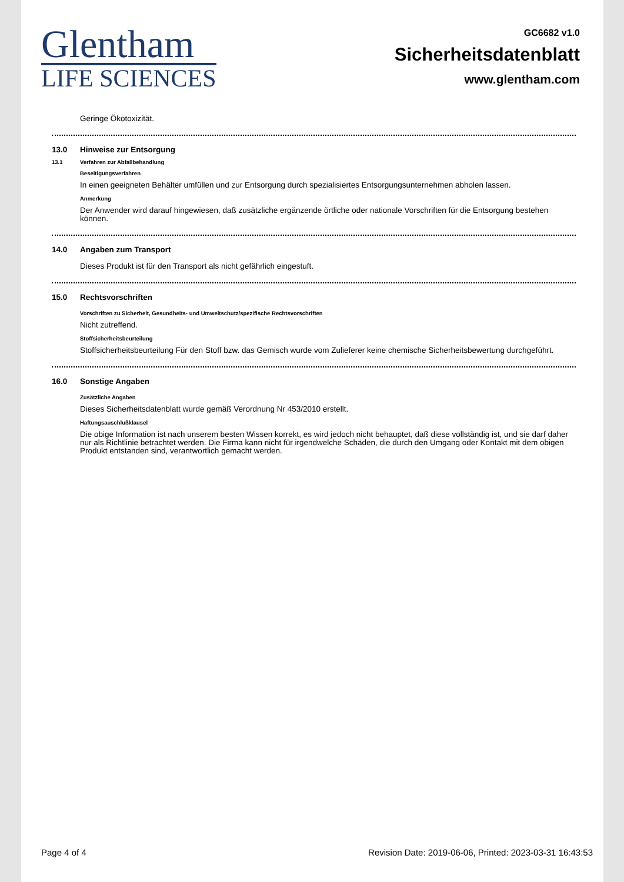Glentham
LIFE SCIENCES
GC6682 v1.0
Sicherheitsdatenblatt
www.glentham.com
Geringe Ökotoxizität.
13.0 Hinweise zur Entsorgung
13.1 Verfahren zur Abfallbehandlung
Beseitigungsverfahren
In einen geeigneten Behälter umfüllen und zur Entsorgung durch spezialisiertes Entsorgungsunternehmen abholen lassen.
Anmerkung
Der Anwender wird darauf hingewiesen, daß zusätzliche ergänzende örtliche oder nationale Vorschriften für die Entsorgung bestehen können.
14.0 Angaben zum Transport
Dieses Produkt ist für den Transport als nicht gefährlich eingestuft.
15.0 Rechtsvorschriften
Vorschriften zu Sicherheit, Gesundheits- und Umweltschutz/spezifische Rechtsvorschriften
Nicht zutreffend.
Stoffsicherheitsbeurteilung
Stoffsicherheitsbeurteilung Für den Stoff bzw. das Gemisch wurde vom Zulieferer keine chemische Sicherheitsbewertung durchgeführt.
16.0 Sonstige Angaben
Zusätzliche Angaben
Dieses Sicherheitsdatenblatt wurde gemäß Verordnung Nr 453/2010 erstellt.
Haftungsauschlußklausel
Die obige Information ist nach unserem besten Wissen korrekt, es wird jedoch nicht behauptet, daß diese vollständig ist, und sie darf daher nur als Richtlinie betrachtet werden. Die Firma kann nicht für irgendwelche Schäden, die durch den Umgang oder Kontakt mit dem obigen Produkt entstanden sind, verantwortlich gemacht werden.
Page 4 of 4 Revision Date: 2019-06-06, Printed: 2023-03-31 16:43:53